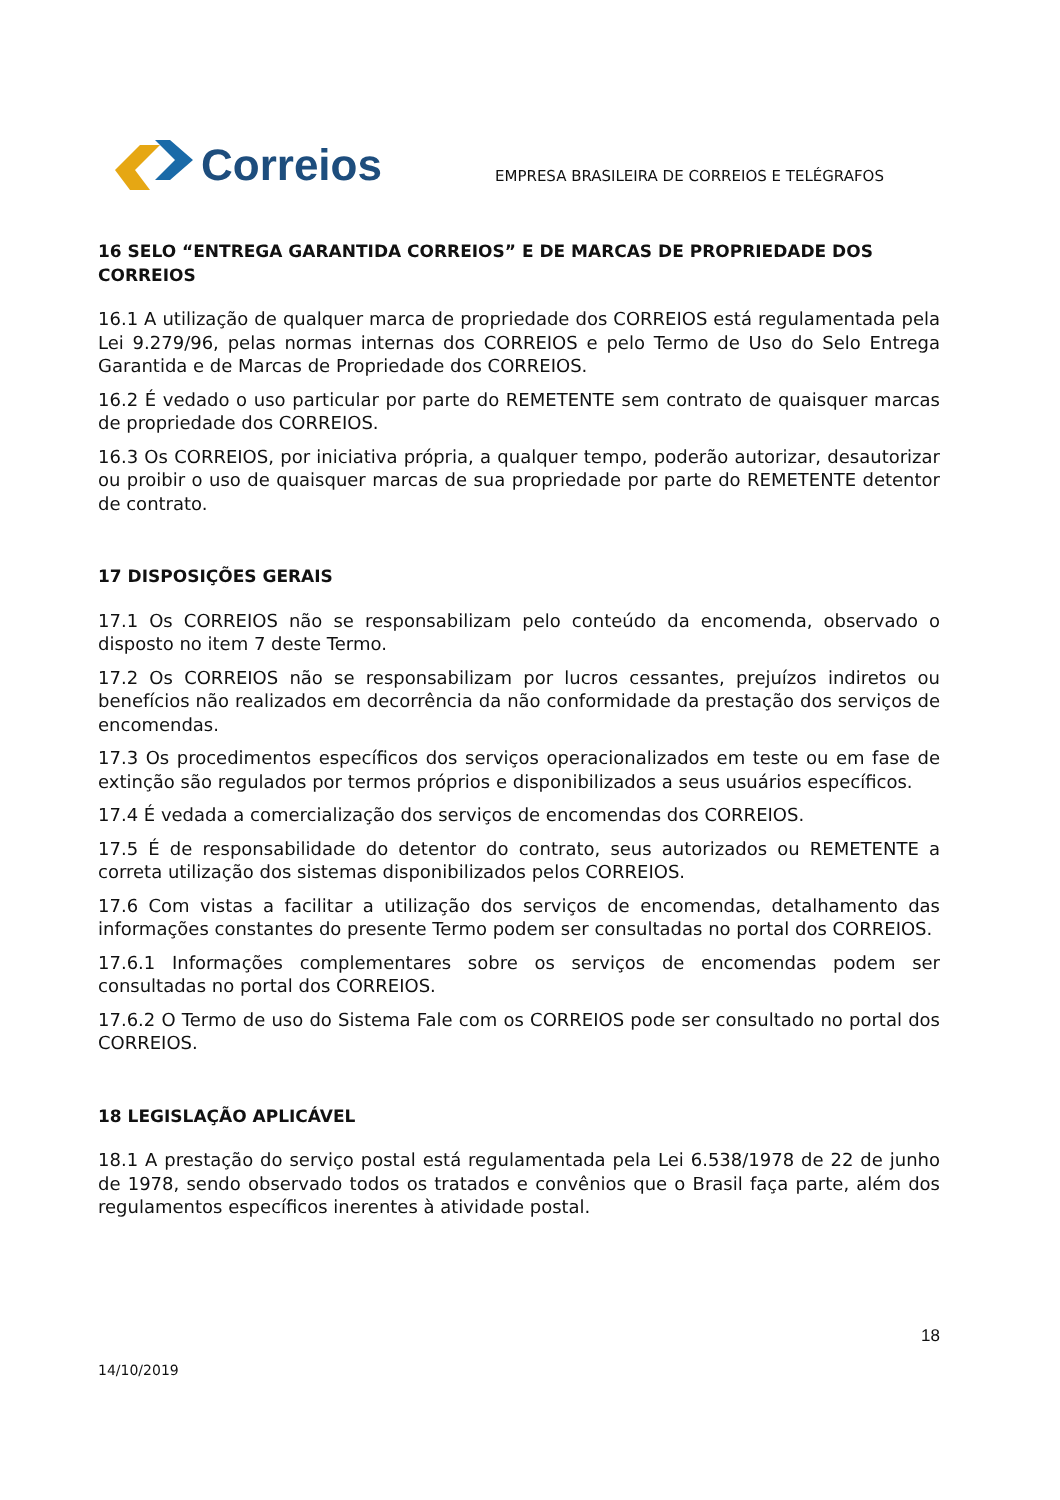Correios
EMPRESA BRASILEIRA DE CORREIOS E TELÉGRAFOS
16 SELO “ENTREGA GARANTIDA CORREIOS” E DE MARCAS DE PROPRIEDADE DOS CORREIOS
16.1 A utilização de qualquer marca de propriedade dos CORREIOS está regulamentada pela Lei 9.279/96, pelas normas internas dos CORREIOS e pelo Termo de Uso do Selo Entrega Garantida e de Marcas de Propriedade dos CORREIOS.
16.2 É vedado o uso particular por parte do REMETENTE sem contrato de quaisquer marcas de propriedade dos CORREIOS.
16.3 Os CORREIOS, por iniciativa própria, a qualquer tempo, poderão autorizar, desautorizar ou proibir o uso de quaisquer marcas de sua propriedade por parte do REMETENTE detentor de contrato.
17 DISPOSIÇÕES GERAIS
17.1 Os CORREIOS não se responsabilizam pelo conteúdo da encomenda, observado o disposto no item 7 deste Termo.
17.2 Os CORREIOS não se responsabilizam por lucros cessantes, prejuízos indiretos ou benefícios não realizados em decorrência da não conformidade da prestação dos serviços de encomendas.
17.3 Os procedimentos específicos dos serviços operacionalizados em teste ou em fase de extinção são regulados por termos próprios e disponibilizados a seus usuários específicos.
17.4 É vedada a comercialização dos serviços de encomendas dos CORREIOS.
17.5 É de responsabilidade do detentor do contrato, seus autorizados ou REMETENTE a correta utilização dos sistemas disponibilizados pelos CORREIOS.
17.6 Com vistas a facilitar a utilização dos serviços de encomendas, detalhamento das informações constantes do presente Termo podem ser consultadas no portal dos CORREIOS.
17.6.1 Informações complementares sobre os serviços de encomendas podem ser consultadas no portal dos CORREIOS.
17.6.2 O Termo de uso do Sistema Fale com os CORREIOS pode ser consultado no portal dos CORREIOS.
18 LEGISLAÇÃO APLICÁVEL
18.1 A prestação do serviço postal está regulamentada pela Lei 6.538/1978 de 22 de junho de 1978, sendo observado todos os tratados e convênios que o Brasil faça parte, além dos regulamentos específicos inerentes à atividade postal.
18
14/10/2019